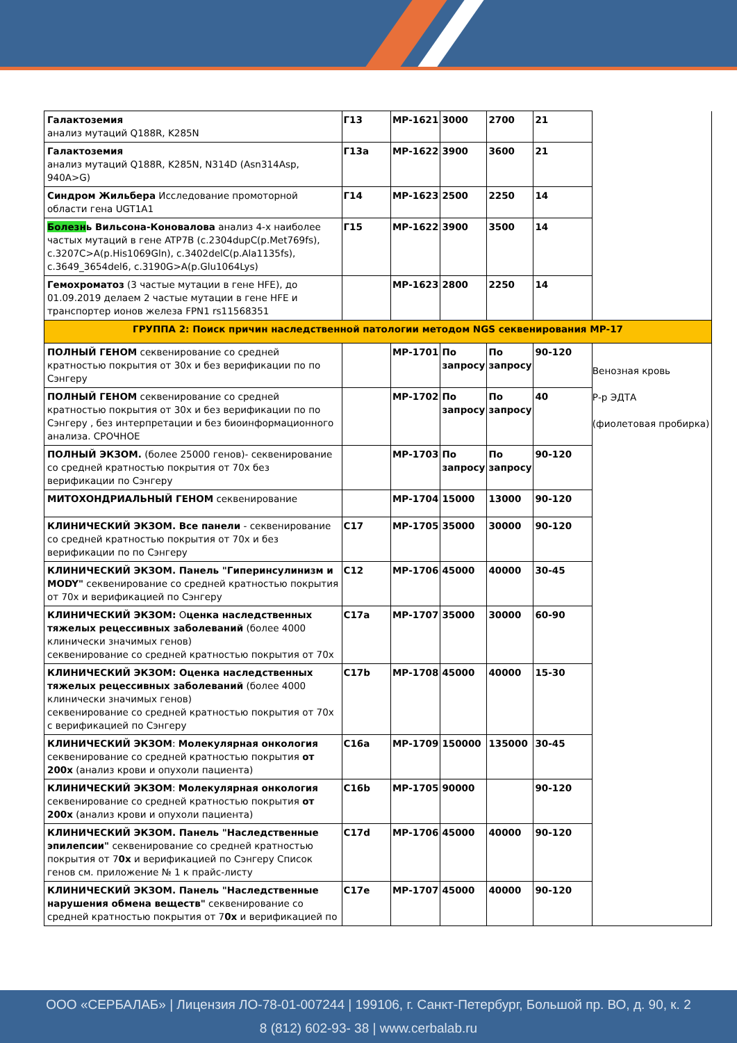| Галактоземия анализ мутаций Q188R, K285N | Г13 | МР-1621 | 3000 | 2700 | 21 | |
| Галактоземия анализ мутаций Q188R, K285N, N314D (Asn314Asp, 940A>G) | Г13а | МР-1622 | 3900 | 3600 | 21 | |
| Синдром Жильбера Исследование промоторной области гена UGT1A1 | Г14 | МР-1623 | 2500 | 2250 | 14 | |
| Болезн ь Вильсона-Коновалова анализ 4-х наиболее частых мутаций в гене ATP7B (c.2304dupC(p.Met769fs), c.3207C>A(p.His1069Gln), c.3402delC(p.Ala1135fs), c.3649_3654del6, c.3190G>A(p.Glu1064Lys) | Г15 | МР-1622 | 3900 | 3500 | 14 | |
| Гемохроматоз (3 частые мутации в гене HFE), до 01.09.2019 делаем 2 частые мутации в гене HFE и транспортер ионов железа FPN1 rs11568351 | | МР-1623 | 2800 | 2250 | 14 | |
| ГРУППА 2: Поиск причин наследственной патологии методом NGS секвенирования МР-17 | | | | | | |
| ПОЛНЫЙ ГЕНОМ секвенирование со средней кратностью покрытия от 30х и без верификации по по Сэнгеру | | МР-1701 | По запросу | По запросу | 90-120 | Венозная кровь Р-р ЭДТА (фиолетовая пробирка) |
| ПОЛНЫЙ ГЕНОМ секвенирование со средней кратностью покрытия от 30х и без верификации по по Сэнгеру , без интерпретации и без биоинформационного анализа. СРОЧНОЕ | | МР-1702 | По запросу | По запросу | 40 | |
| ПОЛНЫЙ ЭКЗОМ. (более 25000 генов)- секвенирование со средней кратностью покрытия от 70х без верификации по Сэнгеру | | МР-1703 | По запросу | По запросу | 90-120 | |
| МИТОХОНДРИАЛЬНЫЙ ГЕНОМ секвенирование | | МР-1704 | 15000 | 13000 | 90-120 | |
| КЛИНИЧЕСКИЙ ЭКЗОМ. Все панели - секвенирование со средней кратностью покрытия от 70х и без верификации по по Сэнгеру | С17 | МР-1705 | 35000 | 30000 | 90-120 | |
| КЛИНИЧЕСКИЙ ЭКЗОМ. Панель "Гиперинсулинизм и MODY" секвенирование со средней кратностью покрытия от 70х и верификацией по Сэнгеру | С12 | МР-1706 | 45000 | 40000 | 30-45 | |
| КЛИНИЧЕСКИЙ ЭКЗОМ: О ценка наследственных тяжелых рецессивных заболеваний (более 4000 клинически значимых генов) секвенирование со средней кратностью покрытия от 70х | С17а | МР-1707 | 35000 | 30000 | 60-90 | |
| КЛИНИЧЕСКИЙ ЭКЗОМ: Оценка наследственных тяжелых рецессивных заболеваний (более 4000 клинически значимых генов) секвенирование со средней кратностью покрытия от 70х с верификацией по Сэнгеру | С17b | МР-1708 | 45000 | 40000 | 15-30 | |
| КЛИНИЧЕСКИЙ ЭКЗОМ : Молекулярная онкология секвенирование со средней кратностью покрытия от 200х (анализ крови и опухоли пациента) | С16а | МР-1709 | 150000 | 135000 | 30-45 | |
| КЛИНИЧЕСКИЙ ЭКЗОМ : Молекулярная онкология секвенирование со средней кратностью покрытия от 200х (анализ крови и опухоли пациента) | С16b | МР-1705 | 90000 | | 90-120 | |
| КЛИНИЧЕСКИЙ ЭКЗОМ. Панель "Наследственные эпилепсии" секвенирование со средней кратностью покрытия от 7 0х и верификацией по Сэнгеру Список генов см. приложение № 1 к прайс-листу | С17d | МР-1706 | 45000 | 40000 | 90-120 | |
| КЛИНИЧЕСКИЙ ЭКЗОМ. Панель "Наследственные нарушения обмена веществ" секвенирование со средней кратностью покрытия от 7 0х и верификацией по | С17е | МР-1707 | 45000 | 40000 | 90-120 | |
ООО «СЕРБАЛАБ» | Лицензия ЛО-78-01-007244 | 199106, г. Санкт-Петербург, Большой пр. ВО, д. 90, к. 2
8 (812) 602-93- 38 | www.cerbalab.ru